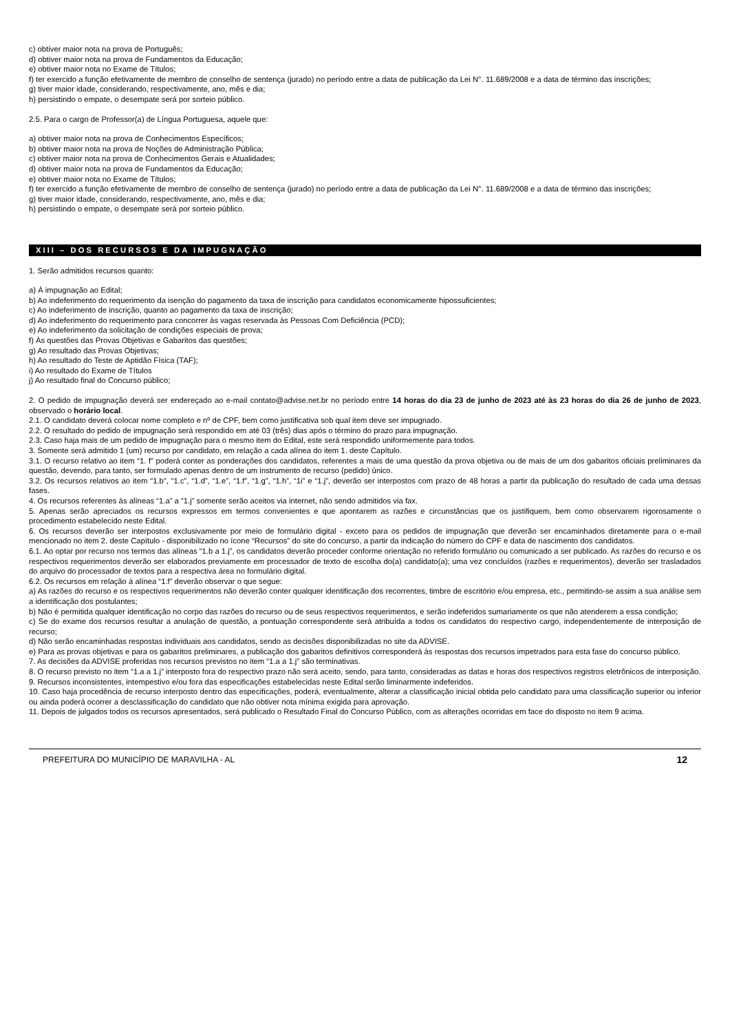c) obtiver maior nota na prova de Português;
d) obtiver maior nota na prova de Fundamentos da Educação;
e) obtiver maior nota no Exame de Títulos;
f) ter exercido a função efetivamente de membro de conselho de sentença (jurado) no período entre a data de publicação da Lei N°. 11.689/2008 e a data de término das inscrições;
g) tiver maior idade, considerando, respectivamente, ano, mês e dia;
h) persistindo o empate, o desempate será por sorteio público.
2.5. Para o cargo de Professor(a) de Língua Portuguesa, aquele que:
a) obtiver maior nota na prova de Conhecimentos Específicos;
b) obtiver maior nota na prova de Noções de Administração Pública;
c) obtiver maior nota na prova de Conhecimentos Gerais e Atualidades;
d) obtiver maior nota na prova de Fundamentos da Educação;
e) obtiver maior nota no Exame de Títulos;
f) ter exercido a função efetivamente de membro de conselho de sentença (jurado) no período entre a data de publicação da Lei N°. 11.689/2008 e a data de término das inscrições;
g) tiver maior idade, considerando, respectivamente, ano, mês e dia;
h) persistindo o empate, o desempate será por sorteio público.
XIII – DOS RECURSOS E DA IMPUGNAÇÃO
1. Serão admitidos recursos quanto:
a) À impugnação ao Edital;
b) Ao indeferimento do requerimento da isenção do pagamento da taxa de inscrição para candidatos economicamente hipossuficientes;
c) Ao indeferimento de inscrição, quanto ao pagamento da taxa de inscrição;
d) Ao indeferimento do requerimento para concorrer às vagas reservada às Pessoas Com Deficiência (PCD);
e) Ao indeferimento da solicitação de condições especiais de prova;
f) Às questões das Provas Objetivas e Gabaritos das questões;
g) Ao resultado das Provas Objetivas;
h) Ao resultado do Teste de Aptidão Física (TAF);
i) Ao resultado do Exame de Títulos
j) Ao resultado final do Concurso público;
2. O pedido de impugnação deverá ser endereçado ao e-mail contato@advise.net.br no período entre 14 horas do dia 23 de junho de 2023 até às 23 horas do dia 26 de junho de 2023, observado o horário local.
2.1. O candidato deverá colocar nome completo e nº de CPF, bem como justificativa sob qual item deve ser impugnado.
2.2. O resultado do pedido de impugnação será respondido em até 03 (três) dias após o término do prazo para impugnação.
2.3. Caso haja mais de um pedido de impugnação para o mesmo item do Edital, este será respondido uniformemente para todos.
3. Somente será admitido 1 (um) recurso por candidato, em relação a cada alínea do item 1. deste Capítulo.
3.1. O recurso relativo ao item “1. f” poderá conter as ponderações dos candidatos, referentes a mais de uma questão da prova objetiva ou de mais de um dos gabaritos oficiais preliminares da questão, devendo, para tanto, ser formulado apenas dentro de um instrumento de recurso (pedido) único.
3.2. Os recursos relativos ao item “1.b”, “1.c”, “1.d”, “1.e”, “1.f”, “1.g”, “1.h”, “1i” e “1.j”, deverão ser interpostos com prazo de 48 horas a partir da publicação do resultado de cada uma dessas fases.
4. Os recursos referentes às alíneas “1.a” a “1.j” somente serão aceitos via internet, não sendo admitidos via fax.
5. Apenas serão apreciados os recursos expressos em termos convenientes e que apontarem as razões e circunstâncias que os justifiquem, bem como observarem rigorosamente o procedimento estabelecido neste Edital.
6. Os recursos deverão ser interpostos exclusivamente por meio de formulário digital - exceto para os pedidos de impugnação que deverão ser encaminhados diretamente para o e-mail mencionado no item 2. deste Capítulo - disponibilizado no ícone “Recursos” do site do concurso, a partir da indicação do número do CPF e data de nascimento dos candidatos.
6.1. Ao optar por recurso nos termos das alíneas “1.b a 1.j”, os candidatos deverão proceder conforme orientação no referido formulário ou comunicado a ser publicado. As razões do recurso e os respectivos requerimentos deverão ser elaborados previamente em processador de texto de escolha do(a) candidato(a); uma vez concluídos (razões e requerimentos), deverão ser trasladados do arquivo do processador de textos para a respectiva área no formulário digital.
6.2. Os recursos em relação à alínea “1.f” deverão observar o que segue:
a) As razões do recurso e os respectivos requerimentos não deverão conter qualquer identificação dos recorrentes, timbre de escritório e/ou empresa, etc., permitindo-se assim a sua análise sem a identificação dos postulantes;
b) Não é permitida qualquer identificação no corpo das razões do recurso ou de seus respectivos requerimentos, e serão indeferidos sumariamente os que não atenderem a essa condição;
c) Se do exame dos recursos resultar a anulação de questão, a pontuação correspondente será atribuída a todos os candidatos do respectivo cargo, independentemente de interposição de recurso;
d) Não serão encaminhadas respostas individuais aos candidatos, sendo as decisões disponibilizadas no site da ADVISE.
e) Para as provas objetivas e para os gabaritos preliminares, a publicação dos gabaritos definitivos corresponderá às respostas dos recursos impetrados para esta fase do concurso público.
7. As decisões da ADVISE proferidas nos recursos previstos no item “1.a a 1.j” são terminativas.
8. O recurso previsto no item “1.a a 1.j” interposto fora do respectivo prazo não será aceito, sendo, para tanto, consideradas as datas e horas dos respectivos registros eletrônicos de interposição.
9. Recursos inconsistentes, intempestivo e/ou fora das especificações estabelecidas neste Edital serão liminarmente indeferidos.
10. Caso haja procedência de recurso interposto dentro das especificações, poderá, eventualmente, alterar a classificação inicial obtida pelo candidato para uma classificação superior ou inferior ou ainda poderá ocorrer a desclassificação do candidato que não obtiver nota mínima exigida para aprovação.
11. Depois de julgados todos os recursos apresentados, será publicado o Resultado Final do Concurso Público, com as alterações ocorridas em face do disposto no item 9 acima.
PREFEITURA DO MUNICÍPIO DE MARAVILHA - AL 12